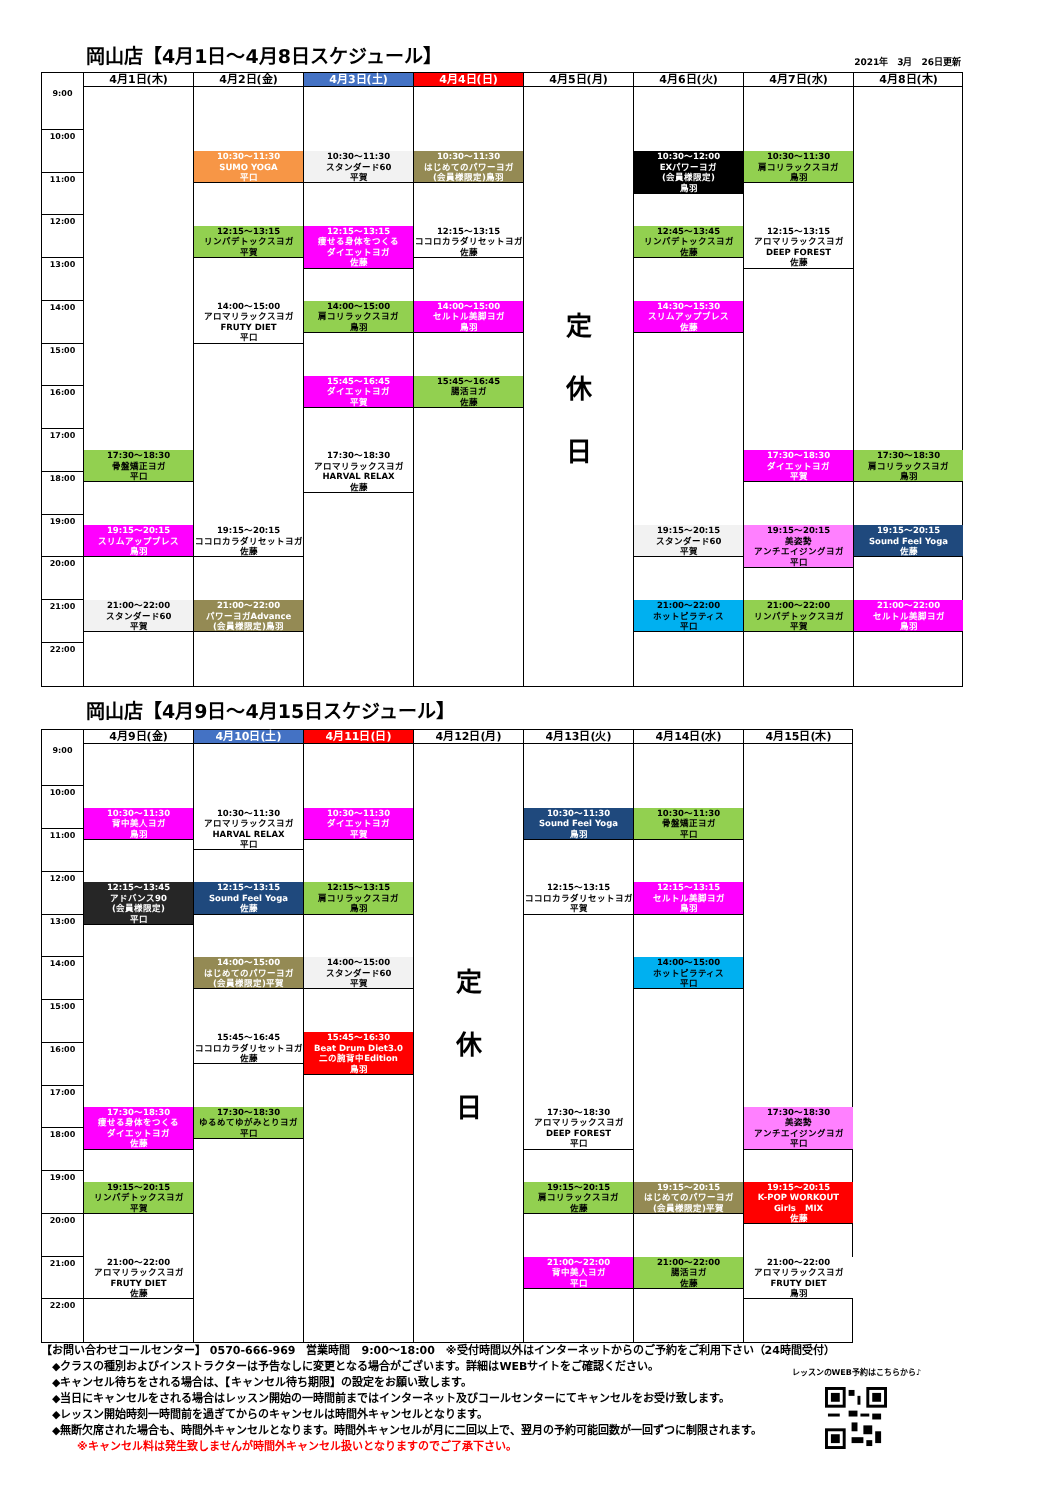岡山店【4月1日～4月8日スケジュール】
2021年　3月　26日更新
4月1日(木)
4月2日(金)
4月3日(土)
4月4日(日)
4月5日(月)
4月6日(火)
4月7日(水)
4月8日(木)
9:00
10:00
11:00
12:00
13:00
14:00
15:00
16:00
17:00
18:00
19:00
20:00
21:00
22:00
17:30～18:30
骨盤矯正ヨガ
平口
19:15～20:15
スリムアップブレス
鳥羽
21:00～22:00
スタンダード60
平賀
10:30～11:30
SUMO YOGA
平口
12:15～13:15
リンパデトックスヨガ
平賀
14:00～15:00
アロマリラックスヨガ
FRUTY DIET
平口
19:15～20:15
ココロカラダリセットヨガ
佐藤
21:00～22:00
パワーヨガAdvance
(会員様限定)鳥羽
10:30～11:30
スタンダード60
平賀
12:15～13:15
痩せる身体をつくる
ダイエットヨガ
佐藤
14:00～15:00
肩コリラックスヨガ
鳥羽
15:45～16:45
ダイエットヨガ
平賀
17:30～18:30
アロマリラックスヨガ
HARVAL RELAX
佐藤
10:30～11:30
はじめてのパワーヨガ
(会員様限定)鳥羽
12:15～13:15
ココロカラダリセットヨガ
佐藤
14:00～15:00
セルトル美脚ヨガ
鳥羽
15:45～16:45
腸活ヨガ
佐藤
定
休
日
10:30～12:00
EXパワーヨガ
(会員様限定)
鳥羽
12:45～13:45
リンパデトックスヨガ
佐藤
14:30～15:30
スリムアップブレス
佐藤
19:15～20:15
スタンダード60
平賀
21:00～22:00
ホットピラティス
平口
10:30～11:30
肩コリラックスヨガ
鳥羽
12:15～13:15
アロマリラックスヨガ
DEEP FOREST
佐藤
17:30～18:30
ダイエットヨガ
平賀
19:15～20:15
美姿勢
アンチエイジングヨガ
平口
21:00～22:00
リンパデトックスヨガ
平賀
17:30～18:30
肩コリラックスヨガ
鳥羽
19:15～20:15
Sound Feel Yoga
佐藤
21:00～22:00
セルトル美脚ヨガ
鳥羽
岡山店【4月9日～4月15日スケジュール】
4月9日(金)
4月10日(土)
4月11日(日)
4月12日(月)
4月13日(火)
4月14日(水)
4月15日(木)
9:00
10:00
11:00
12:00
13:00
14:00
15:00
16:00
17:00
18:00
19:00
20:00
21:00
22:00
10:30～11:30
背中美人ヨガ
鳥羽
12:15～13:45
アドバンス90
(会員様限定)
平口
17:30～18:30
痩せる身体をつくる
ダイエットヨガ
佐藤
19:15～20:15
リンパデトックスヨガ
平賀
21:00～22:00
アロマリラックスヨガ
FRUTY DIET
佐藤
10:30～11:30
アロマリラックスヨガ
HARVAL RELAX
平口
12:15～13:15
Sound Feel Yoga
佐藤
14:00～15:00
はじめてのパワーヨガ
(会員様限定)平賀
15:45～16:45
ココロカラダリセットヨガ
佐藤
17:30～18:30
ゆるめてゆがみとりヨガ
平口
10:30～11:30
ダイエットヨガ
平賀
12:15～13:15
肩コリラックスヨガ
鳥羽
14:00～15:00
スタンダード60
平賀
15:45～16:30
Beat Drum Diet3.0
二の腕背中Edition
鳥羽
定
休
日
10:30～11:30
Sound Feel Yoga
鳥羽
12:15～13:15
ココロカラダリセットヨガ
平賀
17:30～18:30
アロマリラックスヨガ
DEEP FOREST
平口
19:15～20:15
肩コリラックスヨガ
佐藤
21:00～22:00
背中美人ヨガ
平口
10:30～11:30
骨盤矯正ヨガ
平口
12:15～13:15
セルトル美脚ヨガ
鳥羽
14:00～15:00
ホットピラティス
平口
19:15～20:15
はじめてのパワーヨガ
(会員様限定)平賀
21:00～22:00
腸活ヨガ
佐藤
17:30～18:30
美姿勢
アンチエイジングヨガ
平口
19:15～20:15
K-POP WORKOUT
Girls　MIX
佐藤
21:00～22:00
アロマリラックスヨガ
FRUTY DIET
鳥羽
【お問い合わせコールセンター】 0570-666-969　営業時間　9:00～18:00　※受付時間以外はインターネットからのご予約をご利用下さい（24時間受付）
　◆クラスの種別およびインストラクターは予告なしに変更となる場合がございます。詳細はWEBサイトをご確認ください。
　◆キャンセル待ちをされる場合は、【キャンセル待ち期限】の設定をお願い致します。
　◆当日にキャンセルをされる場合はレッスン開始の一時間前まではインターネット及びコールセンターにてキャンセルをお受け致します。
　◆レッスン開始時刻一時間前を過ぎてからのキャンセルは時間外キャンセルとなります。
　◆無断欠席された場合も、時間外キャンセルとなります。時間外キャンセルが月に二回以上で、翌月の予約可能回数が一回ずつに制限されます。
※キャンセル料は発生致しませんが時間外キャンセル扱いとなりますのでご了承下さい。
レッスンのWEB予約はこちらから♪